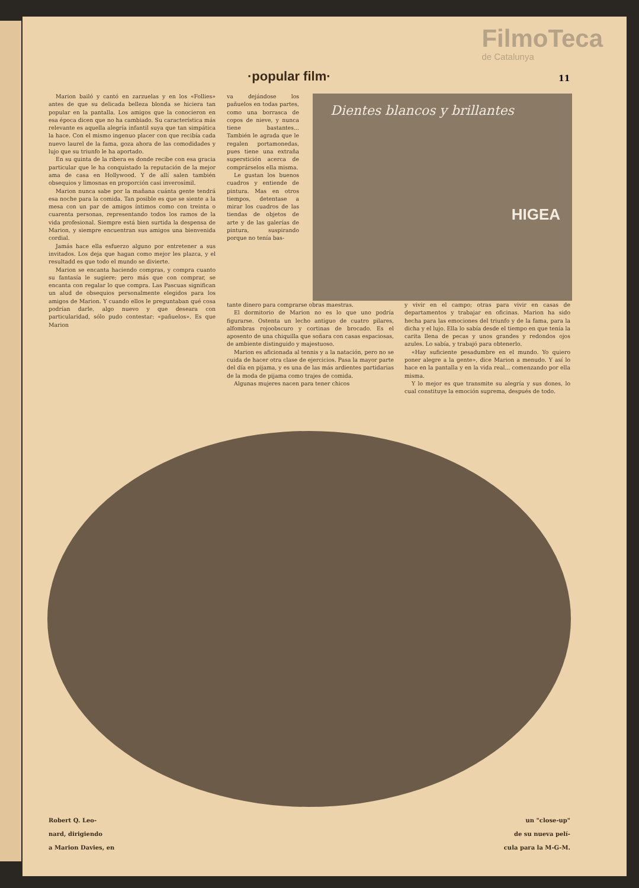FilmoTeca
de Catalunya
·popular film· 11
Marion bailó y cantó en zarzuelas y en los «Follies» antes de que su delicada belleza blonda se hiciera tan popular en la pantalla. Los amigos que la conocieron en esa época dicen que no ha cambiado. Su característica más relevante es aquella alegría infantil suya que tan simpática la hace. Con el mismo ingenuo placer con que recibía cada nuevo laurel de la fama, goza ahora de las comodidades y lujo que su triunfo le ha aportado.
En su quinta de la ribera es donde recibe con esa gracia particular que le ha conquistado la reputación de la mejor ama de casa en Hollywood. Y de allí salen también obsequios y limosnas en proporción casi inverosímil.
Marion nunca sabe por la mañana cuánta gente tendrá esa noche para la comida. Tan posible es que se siente a la mesa con un par de amigos íntimos como con treinta o cuarenta personas, representando todos los ramos de la vida profesional. Siempre está bien surtida la despensa de Marion, y siempre encuentran sus amigos una bienvenida cordial.
Jamás hace ella esfuerzo alguno por entretener a sus invitados. Los deja que hagan como mejor les plazca, y el resultadd es que todo el mundo se divierte.
Marion se encanta haciendo compras, y compra cuanto su fantasía le sugiere; pero más que con comprar, se encanta con regalar lo que compra. Las Pascuas significan un alud de obsequios personalmente elegidos para los amigos de Marion. Y cuando ellos le preguntaban qué cosa podrían darle, algo nuevo y que deseara con particularidad, sólo pudo contestar: «pañuelos». Es que Marion
va dejándose los pañuelos en todas partes, como una borrasca de copos de nieve, y nunca tiene bastantes... También le agrada que le regalen portamonedas, pues tiene una extraña superstición acerca de comprárselos ella misma.
Le gustan los buenos cuadros y entiende de pintura. Mas en otros tiempos, detentase a mirar los cuadros de las tiendas de objetos de arte y de las galerías de pintura, suspirando porque no tenía bas-
Dientes blancos y brillantes
HIGEA
tante dinero para comprarse obras maestras.
El dormitorio de Marion no es lo que uno podría figurarse. Ostenta un lecho antiguo de cuatro pilares, alfombras rojoobscuro y cortinas de brocado. Es el aposento de una chiquilla que soñara con casas espaciosas, de ambiente distinguido y majestuoso.
Marion es aficionada al tennis y a la natación, pero no se cuida de hacer otra clase de ejercicios. Pasa la mayor parte del día en pijama, y es una de las más ardientes partidarias de la moda de pijama como trajes de comida.
Algunas mujeres nacen para tener chicos
y vivir en el campo; otras para vivir en casas de departamentos y trabajar en oficinas. Marion ha sido hecha para las emociones del triunfo y de la fama, para la dicha y el lujo. Ella lo sabía desde el tiempo en que tenía la carita llena de pecas y unos grandes y redondos ojos azules. Lo sabía, y trabajó para obtenerlo.
«Hay suficiente pesadumbre en el mundo. Yo quiero poner alegre a la gente», dice Marion a menudo. Y así lo hace en la pantalla y en la vida real... comenzando por ella misma.
Y lo mejor es que transmite su alegría y sus dones, lo cual constituye la emoción suprema, después de todo.
Robert Q. Leo-
nard, dirigiendo
a Marion Davies, en
un "close-up"
de su nueva pelí-
cula para la M-G-M.